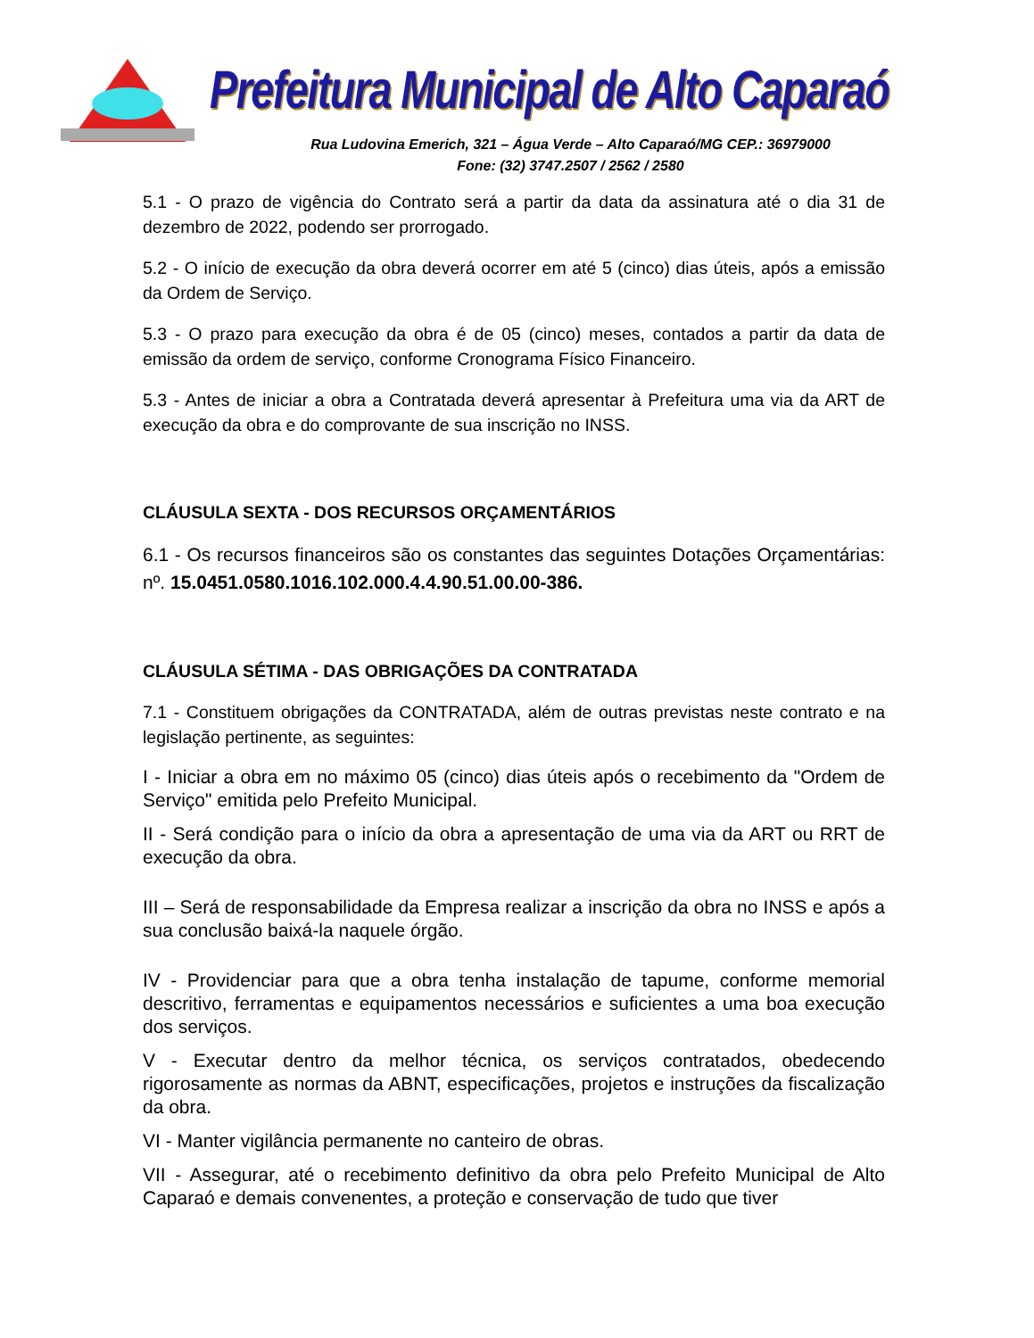Prefeitura Municipal de Alto Caparaó
Rua Ludovina Emerich, 321 – Água Verde – Alto Caparaó/MG CEP.: 36979000
Fone: (32) 3747.2507 / 2562 / 2580
5.1 - O prazo de vigência do Contrato será a partir da data da assinatura até o dia 31 de dezembro de 2022, podendo ser prorrogado.
5.2 - O início de execução da obra deverá ocorrer em até 5 (cinco) dias úteis, após a emissão da Ordem de Serviço.
5.3 - O prazo para execução da obra é de 05 (cinco) meses, contados a partir da data de emissão da ordem de serviço, conforme Cronograma Físico Financeiro.
5.3 - Antes de iniciar a obra a Contratada deverá apresentar à Prefeitura uma via da ART de execução da obra e do comprovante de sua inscrição no INSS.
CLÁUSULA SEXTA - DOS RECURSOS ORÇAMENTÁRIOS
6.1 - Os recursos financeiros são os constantes das seguintes Dotações Orçamentárias: nº. 15.0451.0580.1016.102.000.4.4.90.51.00.00-386.
CLÁUSULA SÉTIMA - DAS OBRIGAÇÕES DA CONTRATADA
7.1 - Constituem obrigações da CONTRATADA, além de outras previstas neste contrato e na legislação pertinente, as seguintes:
I - Iniciar a obra em no máximo 05 (cinco) dias úteis após o recebimento da "Ordem de Serviço" emitida pelo Prefeito Municipal.
II - Será condição para o início da obra a apresentação de uma via da ART ou RRT de execução da obra.
III – Será de responsabilidade da Empresa realizar a inscrição da obra no INSS e após a sua conclusão baixá-la naquele órgão.
IV - Providenciar para que a obra tenha instalação de tapume, conforme memorial descritivo, ferramentas e equipamentos necessários e suficientes a uma boa execução dos serviços.
V - Executar dentro da melhor técnica, os serviços contratados, obedecendo rigorosamente as normas da ABNT, especificações, projetos e instruções da fiscalização da obra.
VI - Manter vigilância permanente no canteiro de obras.
VII - Assegurar, até o recebimento definitivo da obra pelo Prefeito Municipal de Alto Caparaó e demais convenentes, a proteção e conservação de tudo que tiver